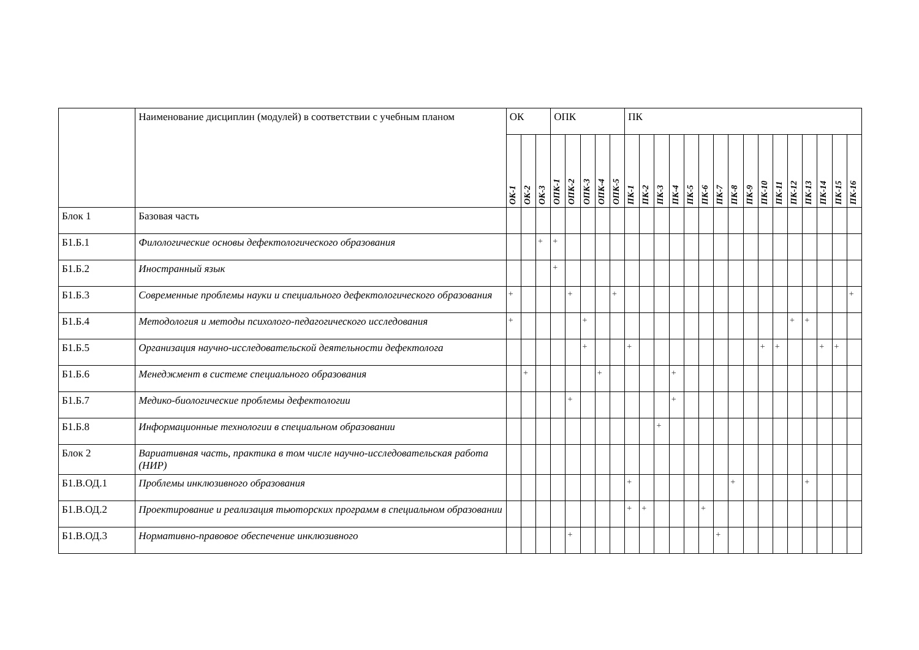| | Наименование дисциплин (модулей) в соответствии с учебным планом | ОК | | | ОПК | | | | | ПК | | | | | | | | | | | | | | | |
| --- | --- | --- | --- | --- | --- | --- | --- | --- | --- | --- | --- | --- | --- | --- | --- | --- | --- | --- | --- | --- | --- | --- | --- | --- | --- |
| | | ОК-1 | ОК-2 | ОК-3 | ОПК-1 | ОПК-2 | ОПК-3 | ОПК-4 | ОПК-5 | ПК-1 | ПК-2 | ПК-3 | ПК-4 | ПК-5 | ПК-6 | ПК-7 | ПК-8 | ПК-9 | ПК-10 | ПК-11 | ПК-12 | ПК-13 | ПК-14 | ПК-15 | ПК-16 |
| Блок 1 | Базовая часть | | | | | | | | | | | | | | | | | | | | | | | | |
| Б1.Б.1 | Филологические основы дефектологического образования | | | + | + | | | | | | | | | | | | | | | | | | | | |
| Б1.Б.2 | Иностранный язык | | | | + | | | | | | | | | | | | | | | | | | | | |
| Б1.Б.3 | Современные проблемы науки и специального дефектологического образования | + | | | | + | | | + | | | | | | | | | | | | | | | | + |
| Б1.Б.4 | Методология и методы психолого-педагогического исследования | + | | | | | + | | | | | | | | | | | | | | + | + | | | |
| Б1.Б.5 | Организация научно-исследовательской деятельности дефектолога | | | | | | + | | | + | | | | | | | | | + | + | | | + | + | |
| Б1.Б.6 | Менеджмент в системе специального образования | | + | | | | | + | | | | | + | | | | | | | | | | | | |
| Б1.Б.7 | Медико-биологические проблемы дефектологии | | | | | + | | | | | | | + | | | | | | | | | | | | |
| Б1.Б.8 | Информационные технологии в специальном образовании | | | | | | | | | | | + | | | | | | | | | | | | | |
| Блок 2 | Вариативная часть, практика в том числе научно-исследовательская работа (НИР) | | | | | | | | | | | | | | | | | | | | | | | | |
| Б1.В.ОД.1 | Проблемы инклюзивного образования | | | | | | | | | + | | | | | | | + | | | | | + | | | |
| Б1.В.ОД.2 | Проектирование и реализация тьюторских программ в специальном образовании | | | | | | | | | + | + | | | | + | | | | | | | | | | |
| Б1.В.ОД.3 | Нормативно-правовое обеспечение инклюзивного | | | | | + | | | | | | | | | | + | | | | | | | | | |